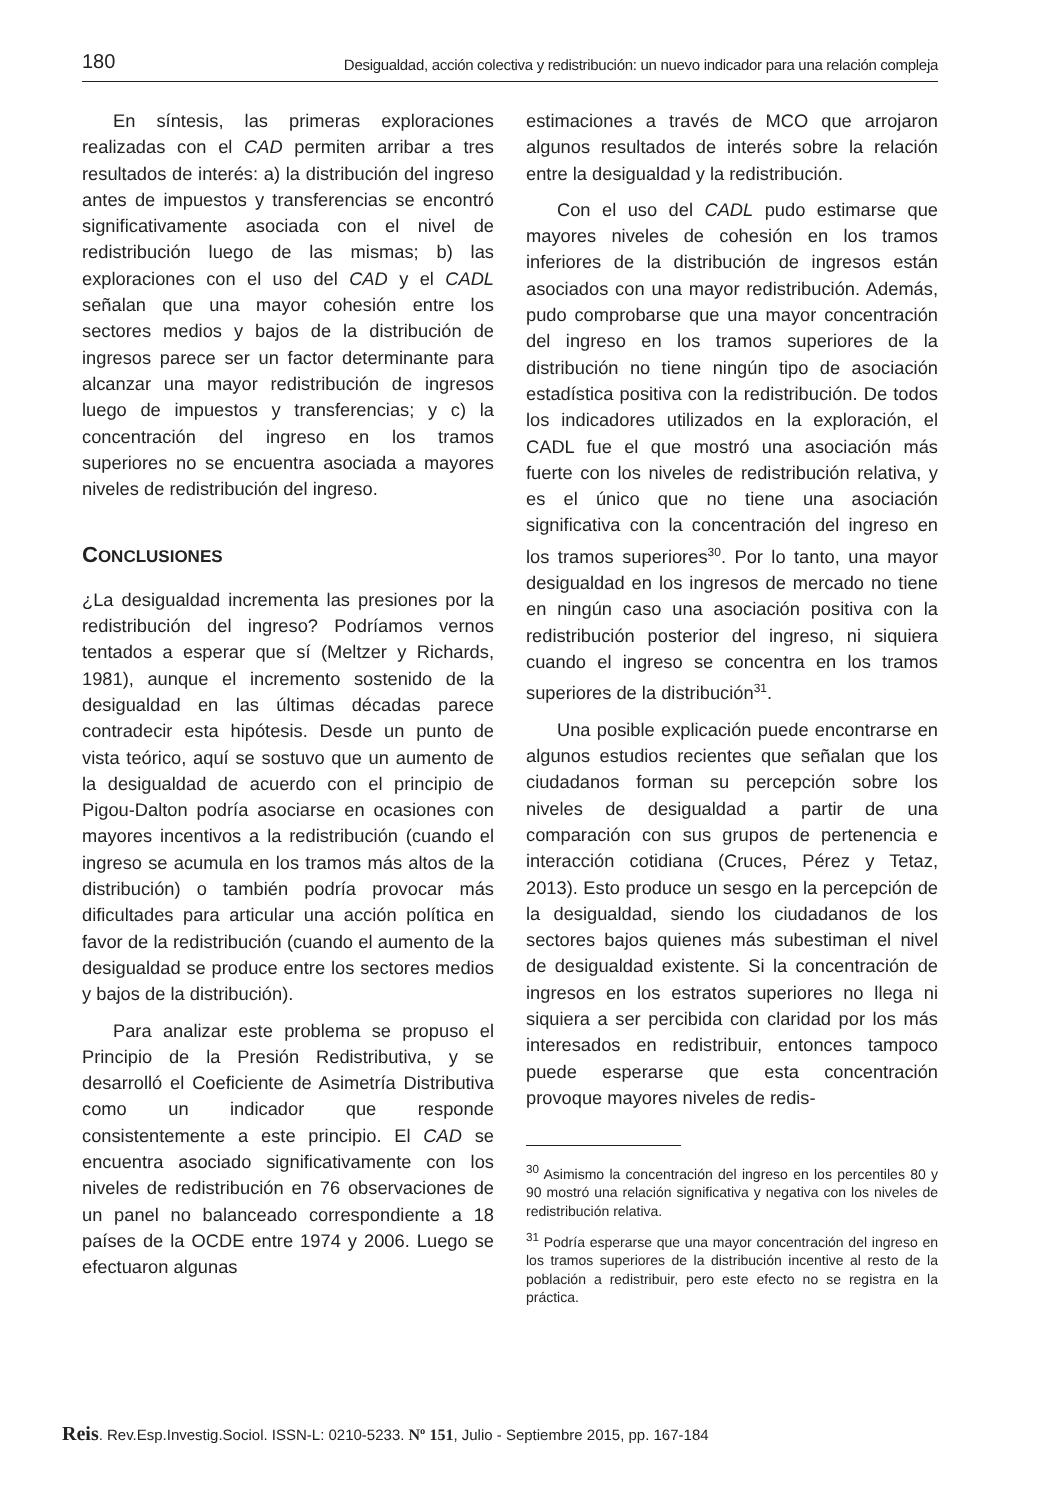180 Desigualdad, acción colectiva y redistribución: un nuevo indicador para una relación compleja
En síntesis, las primeras exploraciones realizadas con el CAD permiten arribar a tres resultados de interés: a) la distribución del ingreso antes de impuestos y transferencias se encontró significativamente asociada con el nivel de redistribución luego de las mismas; b) las exploraciones con el uso del CAD y el CADL señalan que una mayor cohesión entre los sectores medios y bajos de la distribución de ingresos parece ser un factor determinante para alcanzar una mayor redistribución de ingresos luego de impuestos y transferencias; y c) la concentración del ingreso en los tramos superiores no se encuentra asociada a mayores niveles de redistribución del ingreso.
CONCLUSIONES
¿La desigualdad incrementa las presiones por la redistribución del ingreso? Podríamos vernos tentados a esperar que sí (Meltzer y Richards, 1981), aunque el incremento sostenido de la desigualdad en las últimas décadas parece contradecir esta hipótesis. Desde un punto de vista teórico, aquí se sostuvo que un aumento de la desigualdad de acuerdo con el principio de Pigou-Dalton podría asociarse en ocasiones con mayores incentivos a la redistribución (cuando el ingreso se acumula en los tramos más altos de la distribución) o también podría provocar más dificultades para articular una acción política en favor de la redistribución (cuando el aumento de la desigualdad se produce entre los sectores medios y bajos de la distribución).
Para analizar este problema se propuso el Principio de la Presión Redistributiva, y se desarrolló el Coeficiente de Asimetría Distributiva como un indicador que responde consistentemente a este principio. El CAD se encuentra asociado significativamente con los niveles de redistribución en 76 observaciones de un panel no balanceado correspondiente a 18 países de la OCDE entre 1974 y 2006. Luego se efectuaron algunas
estimaciones a través de MCO que arrojaron algunos resultados de interés sobre la relación entre la desigualdad y la redistribución.
Con el uso del CADL pudo estimarse que mayores niveles de cohesión en los tramos inferiores de la distribución de ingresos están asociados con una mayor redistribución. Además, pudo comprobarse que una mayor concentración del ingreso en los tramos superiores de la distribución no tiene ningún tipo de asociación estadística positiva con la redistribución. De todos los indicadores utilizados en la exploración, el CADL fue el que mostró una asociación más fuerte con los niveles de redistribución relativa, y es el único que no tiene una asociación significativa con la concentración del ingreso en los tramos superiores<sup>30</sup>. Por lo tanto, una mayor desigualdad en los ingresos de mercado no tiene en ningún caso una asociación positiva con la redistribución posterior del ingreso, ni siquiera cuando el ingreso se concentra en los tramos superiores de la distribución<sup>31</sup>.
Una posible explicación puede encontrarse en algunos estudios recientes que señalan que los ciudadanos forman su percepción sobre los niveles de desigualdad a partir de una comparación con sus grupos de pertenencia e interacción cotidiana (Cruces, Pérez y Tetaz, 2013). Esto produce un sesgo en la percepción de la desigualdad, siendo los ciudadanos de los sectores bajos quienes más subestiman el nivel de desigualdad existente. Si la concentración de ingresos en los estratos superiores no llega ni siquiera a ser percibida con claridad por los más interesados en redistribuir, entonces tampoco puede esperarse que esta concentración provoque mayores niveles de redis-
<sup>30</sup> Asimismo la concentración del ingreso en los percentiles 80 y 90 mostró una relación significativa y negativa con los niveles de redistribución relativa.
<sup>31</sup> Podría esperarse que una mayor concentración del ingreso en los tramos superiores de la distribución incentive al resto de la población a redistribuir, pero este efecto no se registra en la práctica.
Reis. Rev.Esp.Investig.Sociol. ISSN-L: 0210-5233. Nº 151, Julio - Septiembre 2015, pp. 167-184